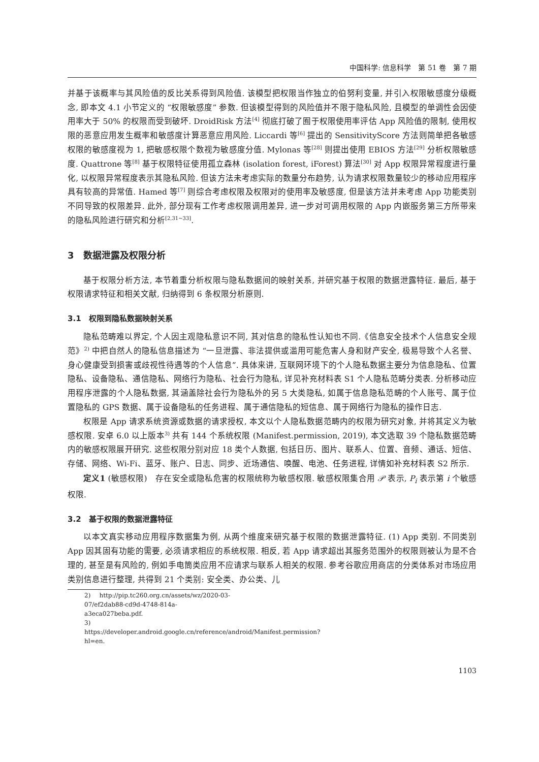中国科学: 信息科学　第 51 卷　第 7 期
并基于该概率与其风险值的反比关系得到风险值. 该模型把权限当作独立的伯努利变量, 并引入权限敏感度分级概念, 即本文 4.1 小节定义的 “权限敏感度” 参数. 但该模型得到的风险值并不限于隐私风险, 且模型的单调性会因使用率大于 50% 的权限而受到破坏. DroidRisk 方法<sup>[4]</sup> 彻底打破了囿于权限使用率评估 App 风险值的限制, 使用权限的恶意应用发生概率和敏感度计算恶意应用风险. Liccardi 等<sup>[6]</sup> 提出的 SensitivityScore 方法则简单把各敏感权限的敏感度视为 1, 把敏感权限个数视为敏感度分值. Mylonas 等<sup>[28]</sup> 则提出使用 EBIOS 方法<sup>[29]</sup> 分析权限敏感度. Quattrone 等<sup>[8]</sup> 基于权限特征使用孤立森林 (isolation forest, iForest) 算法<sup>[30]</sup> 对 App 权限异常程度进行量化, 以权限异常程度表示其隐私风险. 但该方法未考虑实际的数量分布趋势, 认为请求权限数量较少的移动应用程序具有较高的异常值. Hamed 等<sup>[7]</sup> 则综合考虑权限及权限对的使用率及敏感度, 但是该方法并未考虑 App 功能类别不同导致的权限差异. 此外, 部分现有工作考虑权限调用差异, 进一步对可调用权限的 App 内嵌服务第三方所带来的隐私风险进行研究和分析<sup>[2,31~33]</sup>.
3　数据泄露及权限分析
基于权限分析方法, 本节着重分析权限与隐私数据间的映射关系, 并研究基于权限的数据泄露特征. 最后, 基于权限请求特征和相关文献, 归纳得到 6 条权限分析原则.
3.1　权限到隐私数据映射关系
隐私范畴难以界定, 个人因主观隐私意识不同, 其对信息的隐私性认知也不同.《信息安全技术个人信息安全规范》<sup>2)</sup> 中把自然人的隐私信息描述为 “一旦泄露、非法提供或滥用可能危害人身和财产安全, 极易导致个人名誉、身心健康受到损害或歧视性待遇等的个人信息”. 具体来讲, 互联网环境下的个人隐私数据主要分为信息隐私、位置隐私、设备隐私、通信隐私、网络行为隐私、社会行为隐私, 详见补充材料表 S1 个人隐私范畴分类表. 分析移动应用程序泄露的个人隐私数据, 其涵盖除社会行为隐私外的另 5 大类隐私, 如属于信息隐私范畴的个人账号、属于位置隐私的 GPS 数据、属于设备隐私的任务进程、属于通信隐私的短信息、属于网络行为隐私的操作日志.
权限是 App 请求系统资源或数据的请求授权, 本文以个人隐私数据范畴内的权限为研究对象, 并将其定义为敏感权限. 安卓 6.0 以上版本<sup>3)</sup> 共有 144 个系统权限 (Manifest.permission, 2019), 本文选取 39 个隐私数据范畴内的敏感权限展开研究. 这些权限分别对应 18 类个人数据, 包括日历、图片、联系人、位置、音频、通话、短信、存储、网络、Wi-Fi、蓝牙、账户、日志、同步、近场通信、唤醒、电池、任务进程, 详情如补充材料表 S2 所示.
定义1 (敏感权限)　存在安全或隐私危害的权限统称为敏感权限. 敏感权限集合用 𝒫 表示, P<sub>i</sub> 表示第 i 个敏感权限.
3.2　基于权限的数据泄露特征
以本文真实移动应用程序数据集为例, 从两个维度来研究基于权限的数据泄露特征. (1) App 类别. 不同类别 App 因其固有功能的需要, 必须请求相应的系统权限. 相反, 若 App 请求超出其服务范围外的权限则被认为是不合理的, 甚至是有风险的, 例如手电筒类应用不应请求与联系人相关的权限. 参考谷歌应用商店的分类体系对市场应用类别信息进行整理, 共得到 21 个类别: 安全类、办公类、儿
2) http://pip.tc260.org.cn/assets/wz/2020-03-07/ef2dab88-cd9d-4748-814a-a3eca027beba.pdf.
3) https://developer.android.google.cn/reference/android/Manifest.permission?hl=en.
1103